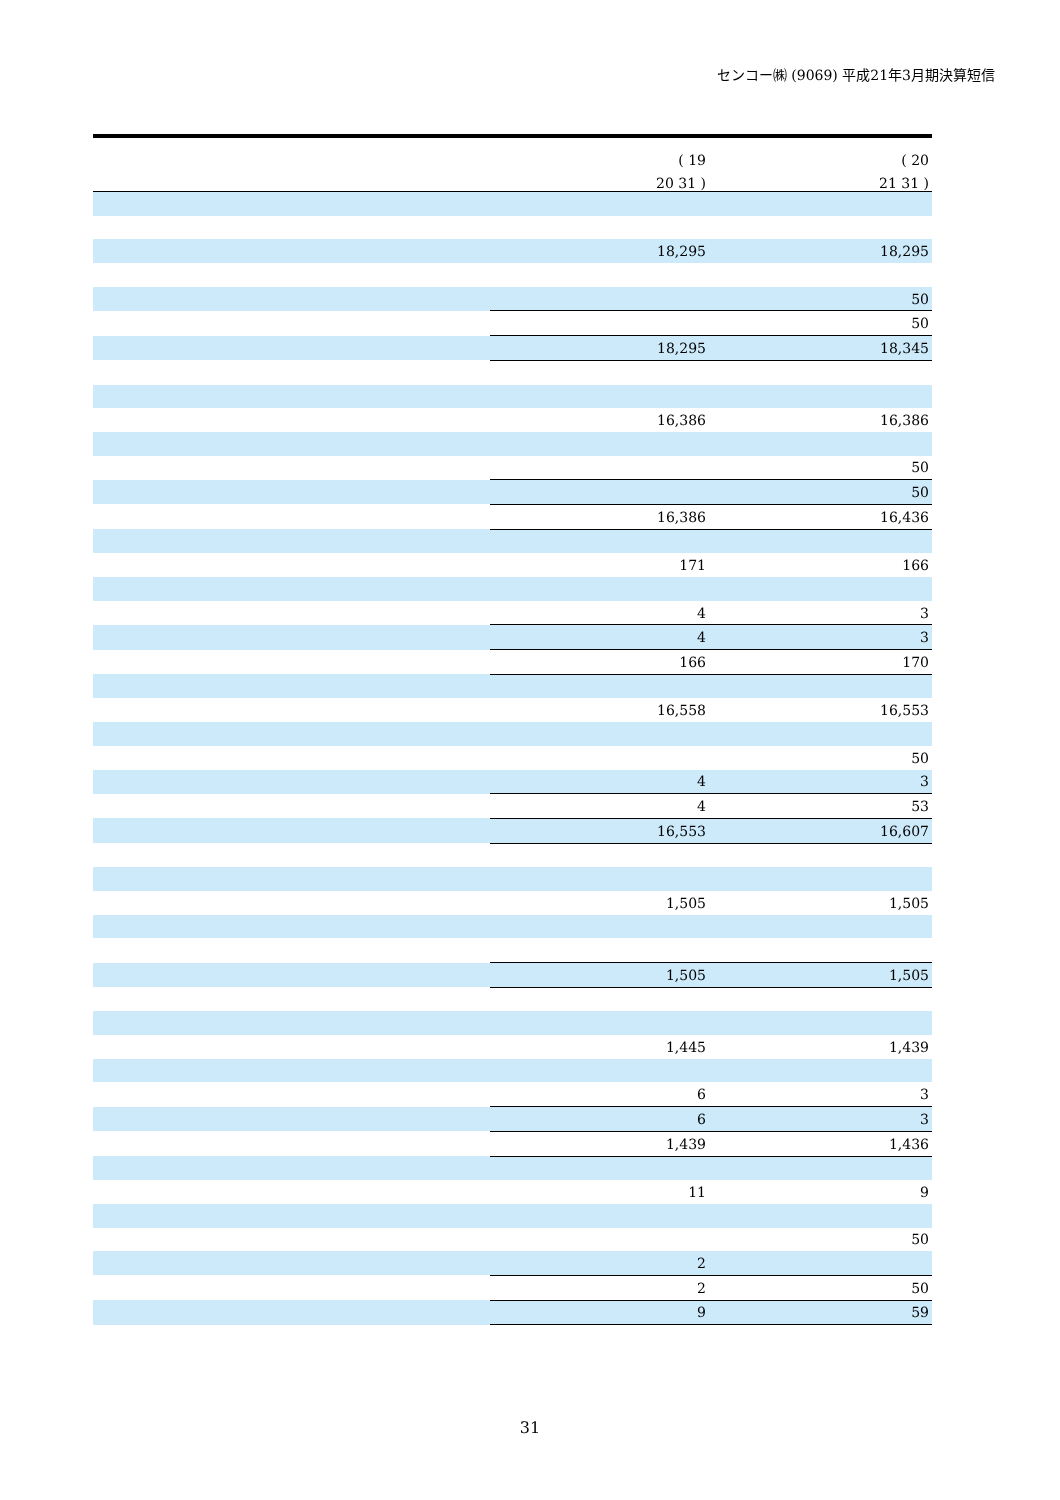センコー㈱ (9069) 平成21年3月期決算短信
| | ( 19 | ( 20 |
| --- | --- | --- |
| | 20 31 ) | 21 31 ) |
| | 18,295 | 18,295 |
| | | 50 |
| | | 50 |
| | 18,295 | 18,345 |
| | 16,386 | 16,386 |
| | | 50 |
| | | 50 |
| | 16,386 | 16,436 |
| | 171 | 166 |
| | 4 | 3 |
| | 4 | 3 |
| | 166 | 170 |
| | 16,558 | 16,553 |
| | | 50 |
| | 4 | 3 |
| | 4 | 53 |
| | 16,553 | 16,607 |
| | 1,505 | 1,505 |
| | 1,505 | 1,505 |
| | 1,445 | 1,439 |
| | 6 | 3 |
| | 6 | 3 |
| | 1,439 | 1,436 |
| | 11 | 9 |
| | | 50 |
| | 2 | |
| | 2 | 50 |
| | 9 | 59 |
31